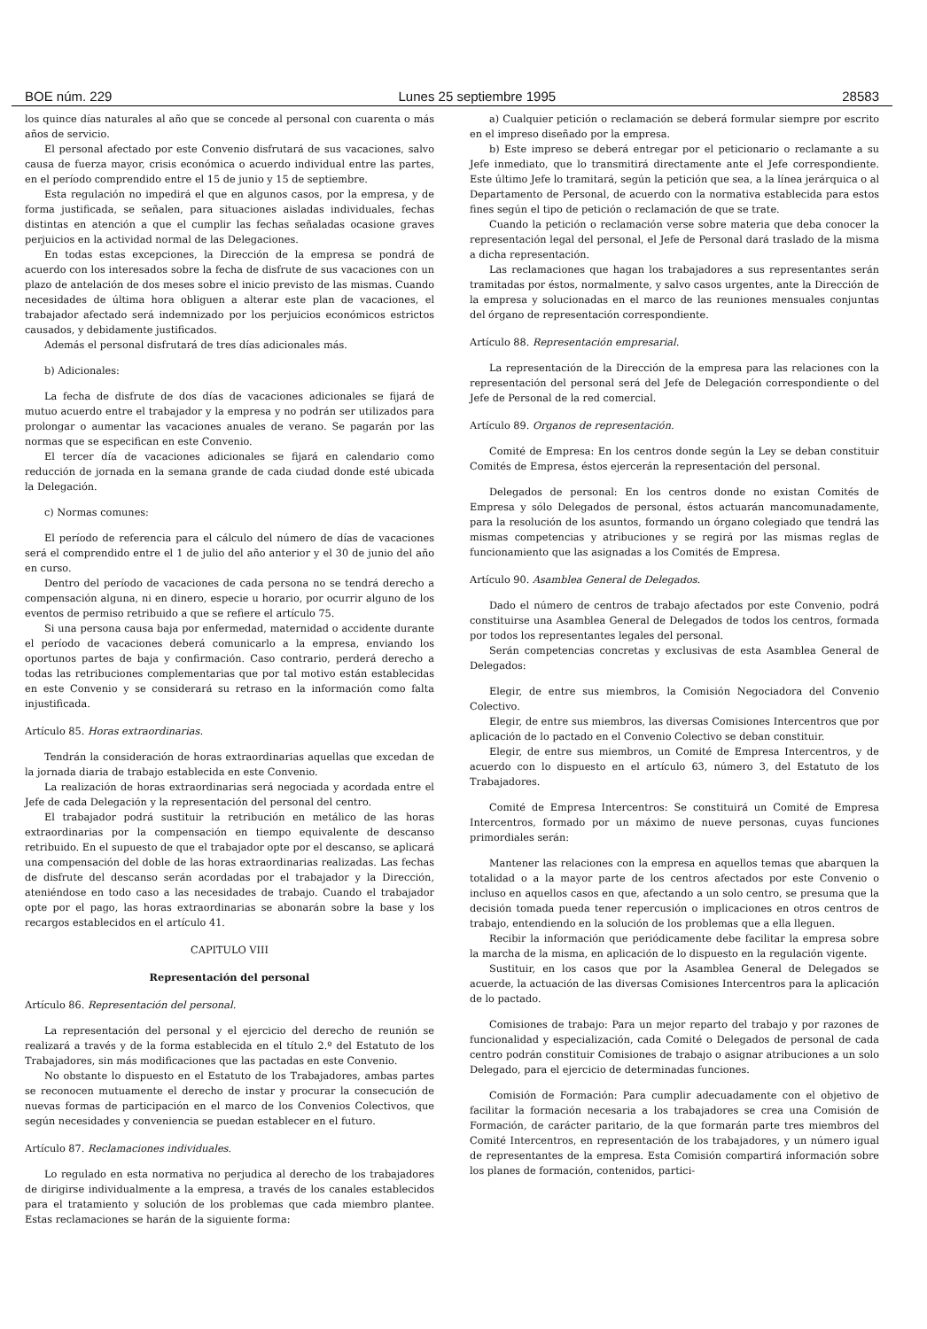BOE núm. 229 Lunes 25 septiembre 1995 28583
los quince días naturales al año que se concede al personal con cuarenta o más años de servicio.
El personal afectado por este Convenio disfrutará de sus vacaciones, salvo causa de fuerza mayor, crisis económica o acuerdo individual entre las partes, en el período comprendido entre el 15 de junio y 15 de septiembre.
Esta regulación no impedirá el que en algunos casos, por la empresa, y de forma justificada, se señalen, para situaciones aisladas individuales, fechas distintas en atención a que el cumplir las fechas señaladas ocasione graves perjuicios en la actividad normal de las Delegaciones.
En todas estas excepciones, la Dirección de la empresa se pondrá de acuerdo con los interesados sobre la fecha de disfrute de sus vacaciones con un plazo de antelación de dos meses sobre el inicio previsto de las mismas. Cuando necesidades de última hora obliguen a alterar este plan de vacaciones, el trabajador afectado será indemnizado por los perjuicios económicos estrictos causados, y debidamente justificados.
Además el personal disfrutará de tres días adicionales más.
b) Adicionales:
La fecha de disfrute de dos días de vacaciones adicionales se fijará de mutuo acuerdo entre el trabajador y la empresa y no podrán ser utilizados para prolongar o aumentar las vacaciones anuales de verano. Se pagarán por las normas que se especifican en este Convenio.
El tercer día de vacaciones adicionales se fijará en calendario como reducción de jornada en la semana grande de cada ciudad donde esté ubicada la Delegación.
c) Normas comunes:
El período de referencia para el cálculo del número de días de vacaciones será el comprendido entre el 1 de julio del año anterior y el 30 de junio del año en curso.
Dentro del período de vacaciones de cada persona no se tendrá derecho a compensación alguna, ni en dinero, especie u horario, por ocurrir alguno de los eventos de permiso retribuido a que se refiere el artículo 75.
Si una persona causa baja por enfermedad, maternidad o accidente durante el período de vacaciones deberá comunicarlo a la empresa, enviando los oportunos partes de baja y confirmación. Caso contrario, perderá derecho a todas las retribuciones complementarias que por tal motivo están establecidas en este Convenio y se considerará su retraso en la información como falta injustificada.
Artículo 85. Horas extraordinarias.
Tendrán la consideración de horas extraordinarias aquellas que excedan de la jornada diaria de trabajo establecida en este Convenio.
La realización de horas extraordinarias será negociada y acordada entre el Jefe de cada Delegación y la representación del personal del centro.
El trabajador podrá sustituir la retribución en metálico de las horas extraordinarias por la compensación en tiempo equivalente de descanso retribuido. En el supuesto de que el trabajador opte por el descanso, se aplicará una compensación del doble de las horas extraordinarias realizadas. Las fechas de disfrute del descanso serán acordadas por el trabajador y la Dirección, ateniéndose en todo caso a las necesidades de trabajo. Cuando el trabajador opte por el pago, las horas extraordinarias se abonarán sobre la base y los recargos establecidos en el artículo 41.
CAPITULO VIII
Representación del personal
Artículo 86. Representación del personal.
La representación del personal y el ejercicio del derecho de reunión se realizará a través y de la forma establecida en el título 2.º del Estatuto de los Trabajadores, sin más modificaciones que las pactadas en este Convenio.
No obstante lo dispuesto en el Estatuto de los Trabajadores, ambas partes se reconocen mutuamente el derecho de instar y procurar la consecución de nuevas formas de participación en el marco de los Convenios Colectivos, que según necesidades y conveniencia se puedan establecer en el futuro.
Artículo 87. Reclamaciones individuales.
Lo regulado en esta normativa no perjudica al derecho de los trabajadores de dirigirse individualmente a la empresa, a través de los canales establecidos para el tratamiento y solución de los problemas que cada miembro plantee. Estas reclamaciones se harán de la siguiente forma:
a) Cualquier petición o reclamación se deberá formular siempre por escrito en el impreso diseñado por la empresa.
b) Este impreso se deberá entregar por el peticionario o reclamante a su Jefe inmediato, que lo transmitirá directamente ante el Jefe correspondiente. Este último Jefe lo tramitará, según la petición que sea, a la línea jerárquica o al Departamento de Personal, de acuerdo con la normativa establecida para estos fines según el tipo de petición o reclamación de que se trate.
Cuando la petición o reclamación verse sobre materia que deba conocer la representación legal del personal, el Jefe de Personal dará traslado de la misma a dicha representación.
Las reclamaciones que hagan los trabajadores a sus representantes serán tramitadas por éstos, normalmente, y salvo casos urgentes, ante la Dirección de la empresa y solucionadas en el marco de las reuniones mensuales conjuntas del órgano de representación correspondiente.
Artículo 88. Representación empresarial.
La representación de la Dirección de la empresa para las relaciones con la representación del personal será del Jefe de Delegación correspondiente o del Jefe de Personal de la red comercial.
Artículo 89. Organos de representación.
Comité de Empresa: En los centros donde según la Ley se deban constituir Comités de Empresa, éstos ejercerán la representación del personal.
Delegados de personal: En los centros donde no existan Comités de Empresa y sólo Delegados de personal, éstos actuarán mancomunadamente, para la resolución de los asuntos, formando un órgano colegiado que tendrá las mismas competencias y atribuciones y se regirá por las mismas reglas de funcionamiento que las asignadas a los Comités de Empresa.
Artículo 90. Asamblea General de Delegados.
Dado el número de centros de trabajo afectados por este Convenio, podrá constituirse una Asamblea General de Delegados de todos los centros, formada por todos los representantes legales del personal.
Serán competencias concretas y exclusivas de esta Asamblea General de Delegados:
Elegir, de entre sus miembros, la Comisión Negociadora del Convenio Colectivo.
Elegir, de entre sus miembros, las diversas Comisiones Intercentros que por aplicación de lo pactado en el Convenio Colectivo se deban constituir.
Elegir, de entre sus miembros, un Comité de Empresa Intercentros, y de acuerdo con lo dispuesto en el artículo 63, número 3, del Estatuto de los Trabajadores.
Comité de Empresa Intercentros: Se constituirá un Comité de Empresa Intercentros, formado por un máximo de nueve personas, cuyas funciones primordiales serán:
Mantener las relaciones con la empresa en aquellos temas que abarquen la totalidad o a la mayor parte de los centros afectados por este Convenio o incluso en aquellos casos en que, afectando a un solo centro, se presuma que la decisión tomada pueda tener repercusión o implicaciones en otros centros de trabajo, entendiendo en la solución de los problemas que a ella lleguen.
Recibir la información que periódicamente debe facilitar la empresa sobre la marcha de la misma, en aplicación de lo dispuesto en la regulación vigente.
Sustituir, en los casos que por la Asamblea General de Delegados se acuerde, la actuación de las diversas Comisiones Intercentros para la aplicación de lo pactado.
Comisiones de trabajo: Para un mejor reparto del trabajo y por razones de funcionalidad y especialización, cada Comité o Delegados de personal de cada centro podrán constituir Comisiones de trabajo o asignar atribuciones a un solo Delegado, para el ejercicio de determinadas funciones.
Comisión de Formación: Para cumplir adecuadamente con el objetivo de facilitar la formación necesaria a los trabajadores se crea una Comisión de Formación, de carácter paritario, de la que formarán parte tres miembros del Comité Intercentros, en representación de los trabajadores, y un número igual de representantes de la empresa. Esta Comisión compartirá información sobre los planes de formación, contenidos, partici-